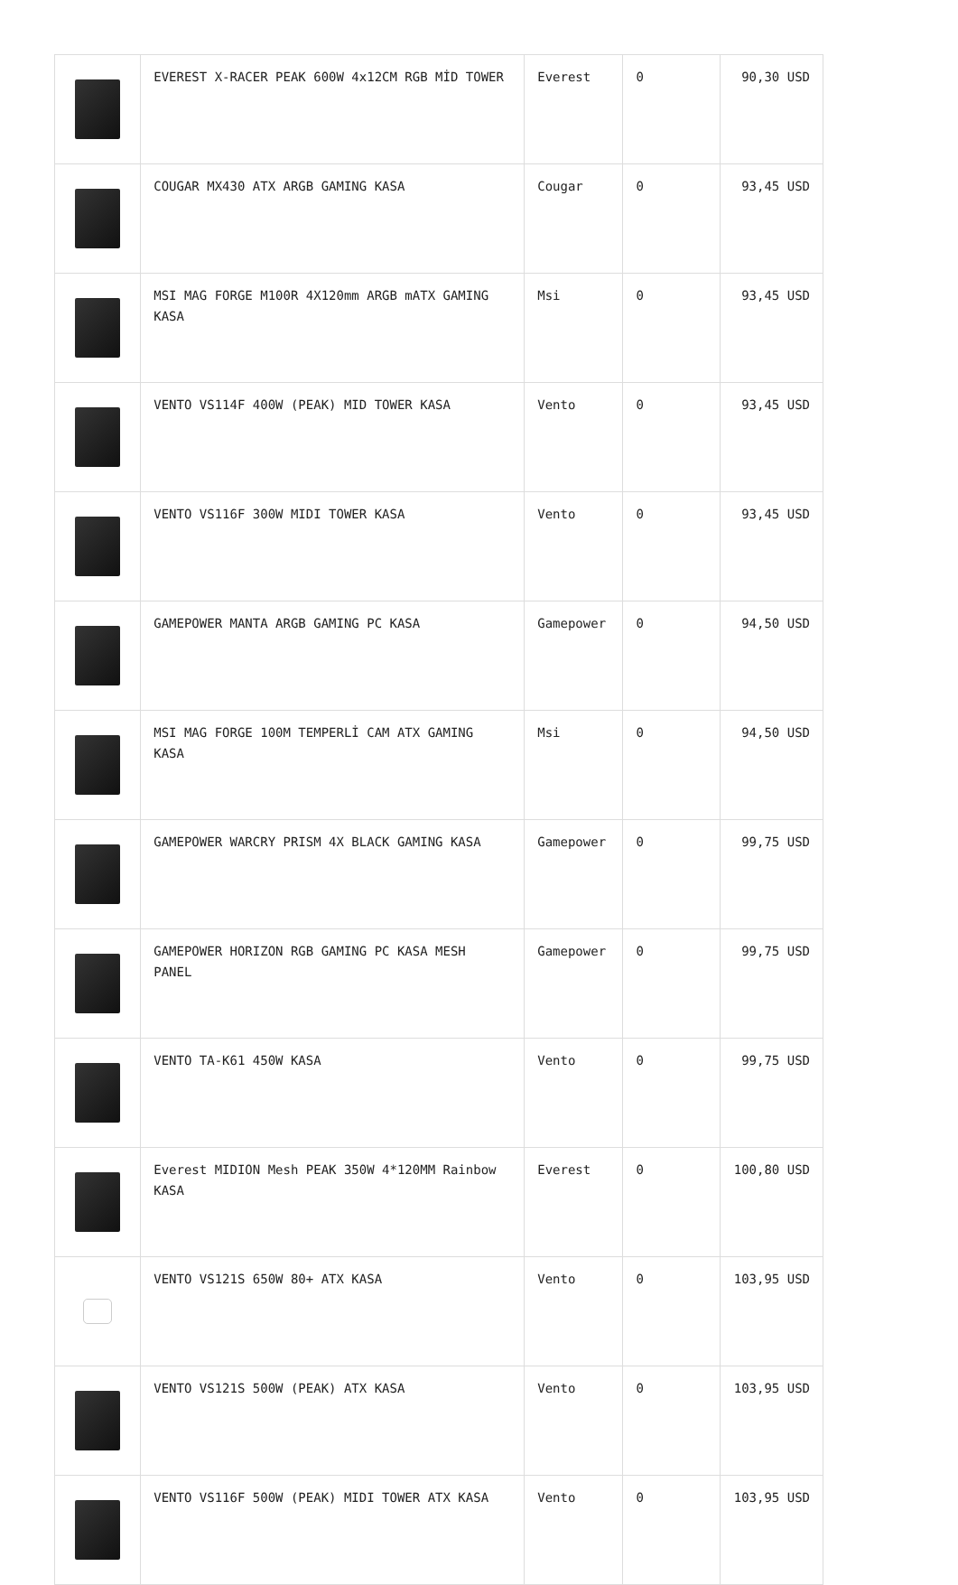| | EVEREST X-RACER PEAK 600W 4x12CM RGB MİD TOWER | Everest | 0 | 90,30 USD |
| | COUGAR MX430 ATX ARGB GAMING KASA | Cougar | 0 | 93,45 USD |
| | MSI MAG FORGE M100R 4X120mm ARGB mATX GAMING KASA | Msi | 0 | 93,45 USD |
| | VENTO VS114F 400W (PEAK) MID TOWER KASA | Vento | 0 | 93,45 USD |
| | VENTO VS116F 300W MIDI TOWER KASA | Vento | 0 | 93,45 USD |
| | GAMEPOWER MANTA ARGB GAMING PC KASA | Gamepower | 0 | 94,50 USD |
| | MSI MAG FORGE 100M TEMPERLİ CAM ATX GAMING KASA | Msi | 0 | 94,50 USD |
| | GAMEPOWER WARCRY PRISM 4X BLACK GAMING KASA | Gamepower | 0 | 99,75 USD |
| | GAMEPOWER HORIZON RGB GAMING PC KASA MESH PANEL | Gamepower | 0 | 99,75 USD |
| | VENTO TA-K61 450W KASA | Vento | 0 | 99,75 USD |
| | Everest MIDION Mesh PEAK 350W 4*120MM Rainbow KASA | Everest | 0 | 100,80 USD |
| | VENTO VS121S 650W 80+ ATX KASA | Vento | 0 | 103,95 USD |
| | VENTO VS121S 500W (PEAK) ATX KASA | Vento | 0 | 103,95 USD |
| | VENTO VS116F 500W (PEAK) MIDI TOWER ATX KASA | Vento | 0 | 103,95 USD |